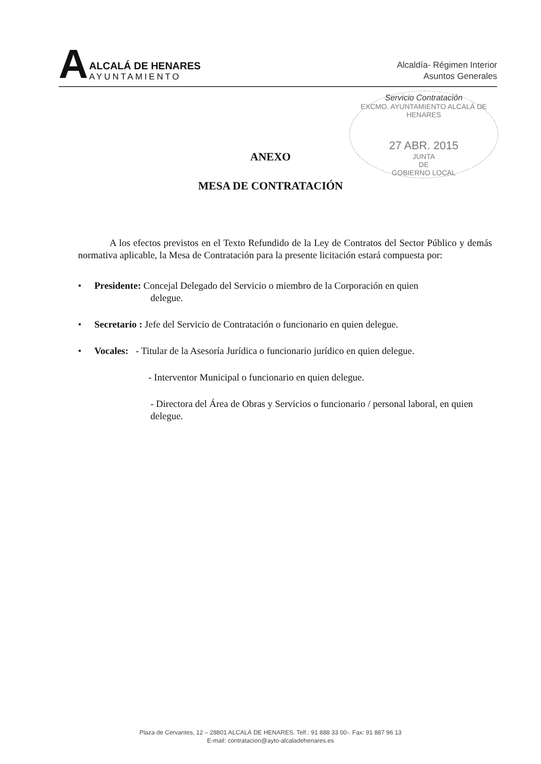A
ALCALÁ DE HENARES
AYUNTAMIENTO
Alcaldía- Régimen Interior
Asuntos Generales
Servicio Contratación
EXCMO. AYUNTAMIENTO ALCALÁ DE HENARES
27 ABR. 2015
JUNTA
DE
GOBIERNO LOCAL
ANEXO
MESA DE CONTRATACIÓN
A los efectos previstos en el Texto Refundido de la Ley de Contratos del Sector Público y demás normativa aplicable, la Mesa de Contratación para la presente licitación estará compuesta por:
• Presidente: Concejal Delegado del Servicio o miembro de la Corporación en quien
delegue.
• Secretario : Jefe del Servicio de Contratación o funcionario en quien delegue.
• Vocales: - Titular de la Asesoría Jurídica o funcionario jurídico en quien delegue.
- Interventor Municipal o funcionario en quien delegue.
- Directora del Área de Obras y Servicios o funcionario / personal laboral, en quien delegue.
Plaza de Cervantes, 12 – 28801 ALCALÁ DE HENARES. Telf.: 91 888 33 00-. Fax: 91 887 96 13
E-mail: contratacion@ayto-alcaladehenares.es